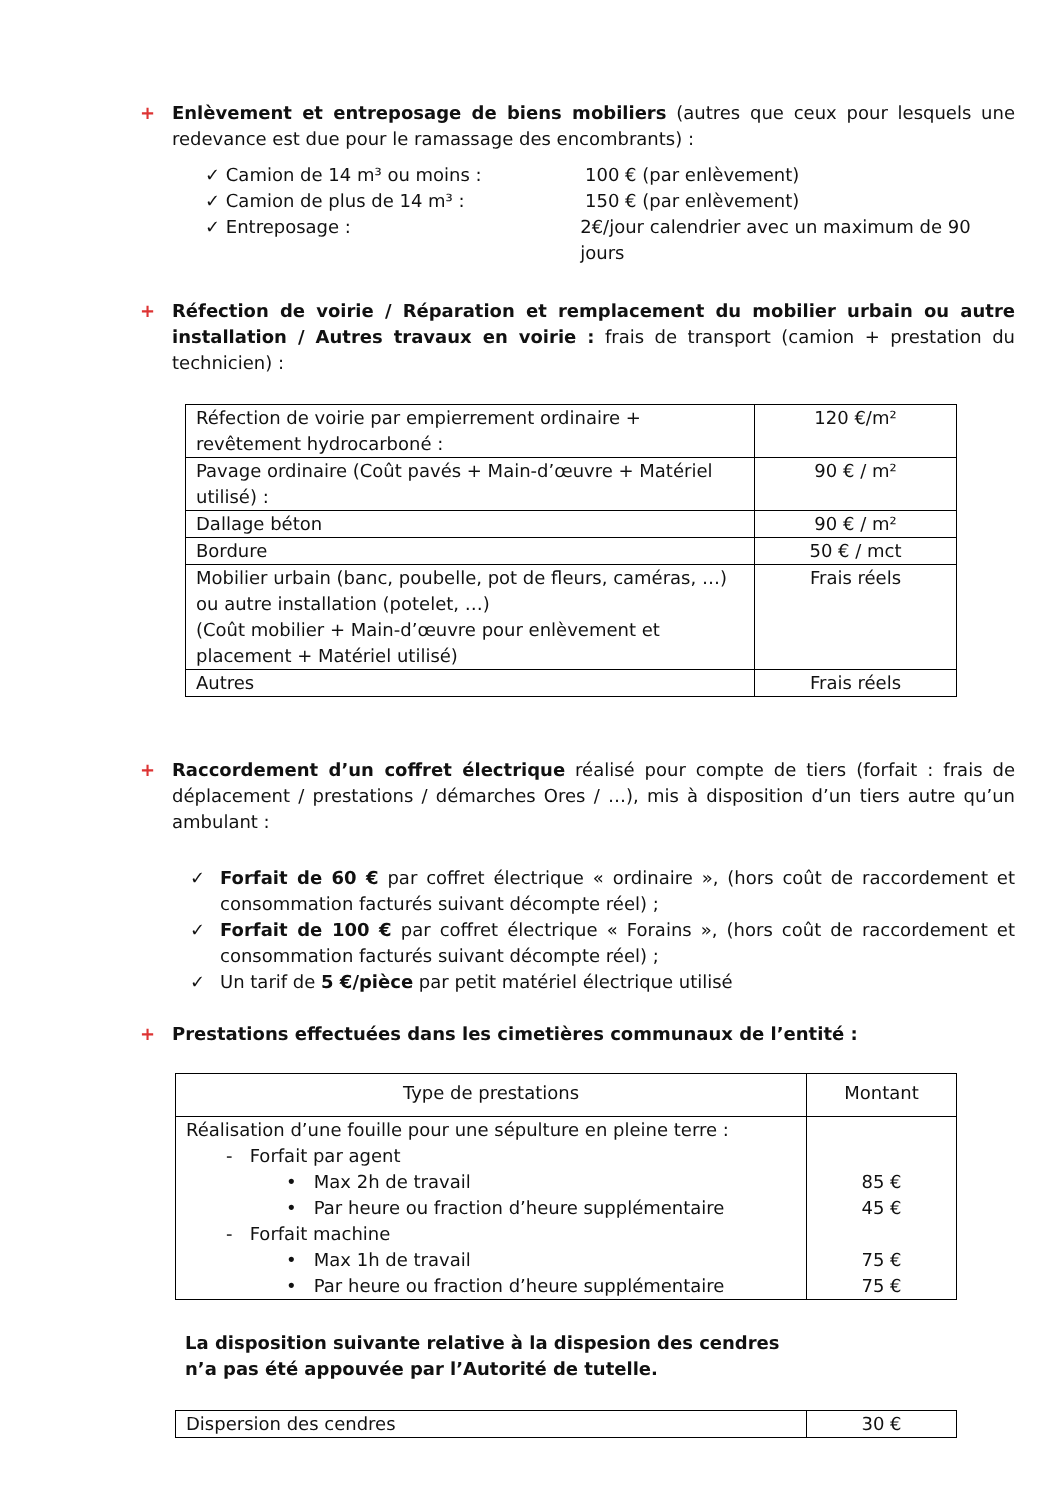+ Enlèvement et entreposage de biens mobiliers (autres que ceux pour lesquels une redevance est due pour le ramassage des encombrants) :
✓ Camion de 14 m³ ou moins : 100 € (par enlèvement)
✓ Camion de plus de 14 m³ : 150 € (par enlèvement)
✓ Entreposage : 2€/jour calendrier avec un maximum de 90 jours
+ Réfection de voirie / Réparation et remplacement du mobilier urbain ou autre installation / Autres travaux en voirie : frais de transport (camion + prestation du technicien) :
| Réfection de voirie par empierrement ordinaire + revêtement hydrocarboné : | 120 €/m² |
| Pavage ordinaire (Coût pavés + Main-d’œuvre + Matériel utilisé) : | 90 € / m² |
| Dallage béton | 90 € / m² |
| Bordure | 50 € / mct |
| Mobilier urbain (banc, poubelle, pot de fleurs, caméras, …) ou autre installation (potelet, …) (Coût mobilier + Main-d’œuvre pour enlèvement et placement + Matériel utilisé) | Frais réels |
| Autres | Frais réels |
+ Raccordement d’un coffret électrique réalisé pour compte de tiers (forfait : frais de déplacement / prestations / démarches Ores / …), mis à disposition d’un tiers autre qu’un ambulant :
✓ Forfait de 60 € par coffret électrique « ordinaire », (hors coût de raccordement et consommation facturés suivant décompte réel) ;
✓ Forfait de 100 € par coffret électrique « Forains », (hors coût de raccordement et consommation facturés suivant décompte réel) ;
✓ Un tarif de 5 €/pièce par petit matériel électrique utilisé
+ Prestations effectuées dans les cimetières communaux de l’entité :
| Type de prestations | Montant |
| --- | --- |
| Réalisation d’une fouille pour une sépulture en pleine terre : - Forfait par agent • Max 2h de travail • Par heure ou fraction d’heure supplémentaire - Forfait machine • Max 1h de travail • Par heure ou fraction d’heure supplémentaire | 85 € 45 € 75 € 75 € |
La disposition suivante relative à la dispesion des cendres
n’a pas été appouvée par l’Autorité de tutelle.
| Dispersion des cendres | 30 € |